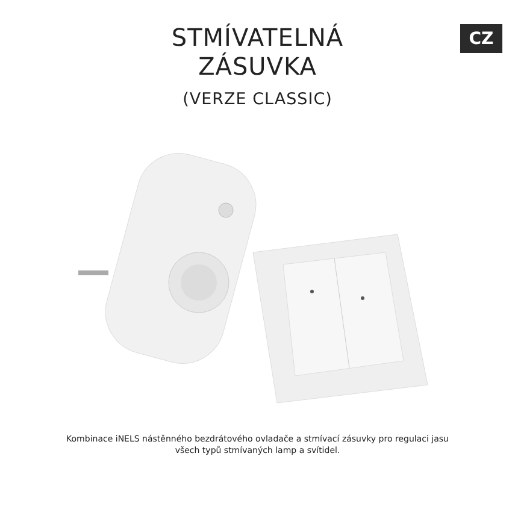CZ
STMÍVATELNÁ
ZÁSUVKA
(VERZE CLASSIC)
Kombinace iNELS nástěnného bezdrátového ovladače a stmívací zásuvky pro regulaci jasu
všech typů stmívaných lamp a svítidel.